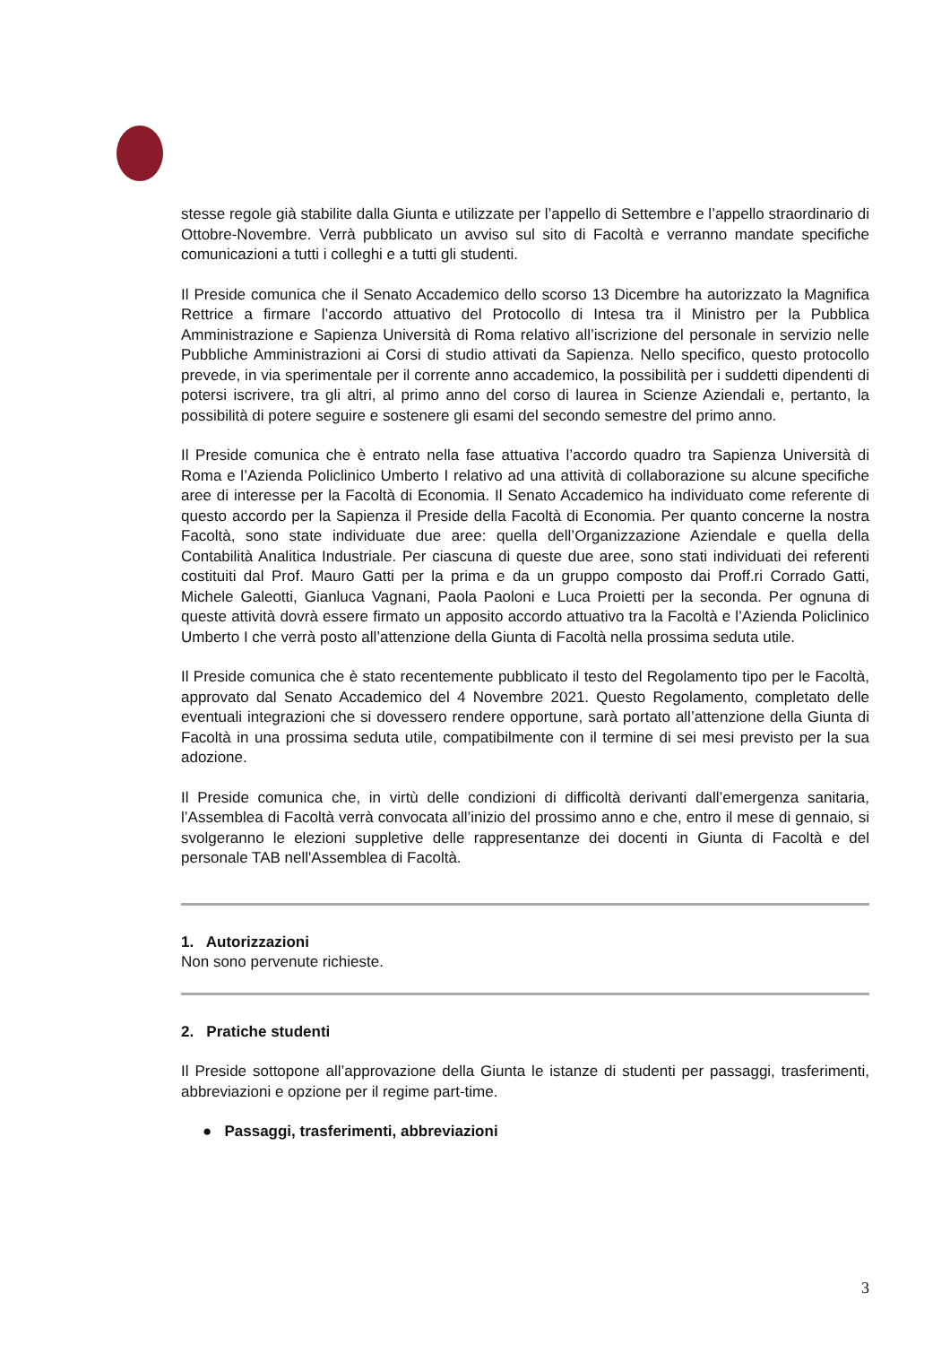stesse regole già stabilite dalla Giunta e utilizzate per l’appello di Settembre e l’appello straordinario di Ottobre-Novembre. Verrà pubblicato un avviso sul sito di Facoltà e verranno mandate specifiche comunicazioni a tutti i colleghi e a tutti gli studenti.
Il Preside comunica che il Senato Accademico dello scorso 13 Dicembre ha autorizzato la Magnifica Rettrice a firmare l’accordo attuativo del Protocollo di Intesa tra il Ministro per la Pubblica Amministrazione e Sapienza Università di Roma relativo all’iscrizione del personale in servizio nelle Pubbliche Amministrazioni ai Corsi di studio attivati da Sapienza. Nello specifico, questo protocollo prevede, in via sperimentale per il corrente anno accademico, la possibilità per i suddetti dipendenti di potersi iscrivere, tra gli altri, al primo anno del corso di laurea in Scienze Aziendali e, pertanto, la possibilità di potere seguire e sostenere gli esami del secondo semestre del primo anno.
Il Preside comunica che è entrato nella fase attuativa l’accordo quadro tra Sapienza Università di Roma e l’Azienda Policlinico Umberto I relativo ad una attività di collaborazione su alcune specifiche aree di interesse per la Facoltà di Economia. Il Senato Accademico ha individuato come referente di questo accordo per la Sapienza il Preside della Facoltà di Economia. Per quanto concerne la nostra Facoltà, sono state individuate due aree: quella dell’Organizzazione Aziendale e quella della Contabilità Analitica Industriale. Per ciascuna di queste due aree, sono stati individuati dei referenti costituiti dal Prof. Mauro Gatti per la prima e da un gruppo composto dai Proff.ri Corrado Gatti, Michele Galeotti, Gianluca Vagnani, Paola Paoloni e Luca Proietti per la seconda. Per ognuna di queste attività dovrà essere firmato un apposito accordo attuativo tra la Facoltà e l’Azienda Policlinico Umberto I che verrà posto all’attenzione della Giunta di Facoltà nella prossima seduta utile.
Il Preside comunica che è stato recentemente pubblicato il testo del Regolamento tipo per le Facoltà, approvato dal Senato Accademico del 4 Novembre 2021. Questo Regolamento, completato delle eventuali integrazioni che si dovessero rendere opportune, sarà portato all’attenzione della Giunta di Facoltà in una prossima seduta utile, compatibilmente con il termine di sei mesi previsto per la sua adozione.
Il Preside comunica che, in virtù delle condizioni di difficoltà derivanti dall’emergenza sanitaria, l’Assemblea di Facoltà verrà convocata all’inizio del prossimo anno e che, entro il mese di gennaio, si svolgeranno le elezioni suppletive delle rappresentanze dei docenti in Giunta di Facoltà e del personale TAB nell'Assemblea di Facoltà.
1. Autorizzazioni
Non sono pervenute richieste.
2. Pratiche studenti
Il Preside sottopone all’approvazione della Giunta le istanze di studenti per passaggi, trasferimenti, abbreviazioni e opzione per il regime part-time.
● Passaggi, trasferimenti, abbreviazioni
3